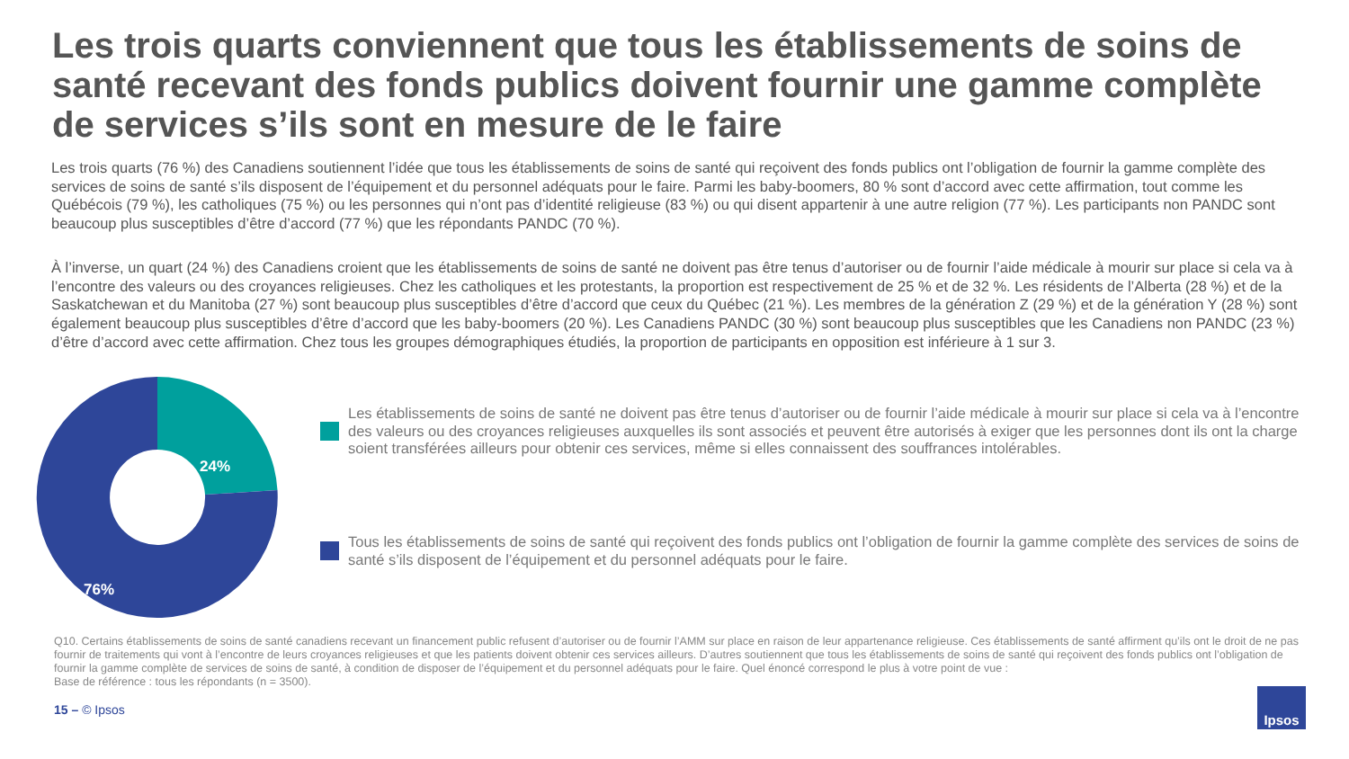Les trois quarts conviennent que tous les établissements de soins de santé recevant des fonds publics doivent fournir une gamme complète de services s’ils sont en mesure de le faire
Les trois quarts (76 %) des Canadiens soutiennent l’idée que tous les établissements de soins de santé qui reçoivent des fonds publics ont l’obligation de fournir la gamme complète des services de soins de santé s’ils disposent de l’équipement et du personnel adéquats pour le faire. Parmi les baby-boomers, 80 % sont d’accord avec cette affirmation, tout comme les Québécois (79 %), les catholiques (75 %) ou les personnes qui n’ont pas d’identité religieuse (83 %) ou qui disent appartenir à une autre religion (77 %). Les participants non PANDC sont beaucoup plus susceptibles d’être d’accord (77 %) que les répondants PANDC (70 %).
À l’inverse, un quart (24 %) des Canadiens croient que les établissements de soins de santé ne doivent pas être tenus d’autoriser ou de fournir l’aide médicale à mourir sur place si cela va à l’encontre des valeurs ou des croyances religieuses. Chez les catholiques et les protestants, la proportion est respectivement de 25 % et de 32 %. Les résidents de l’Alberta (28 %) et de la Saskatchewan et du Manitoba (27 %) sont beaucoup plus susceptibles d’être d’accord que ceux du Québec (21 %). Les membres de la génération Z (29 %) et de la génération Y (28 %) sont également beaucoup plus susceptibles d’être d’accord que les baby-boomers (20 %). Les Canadiens PANDC (30 %) sont beaucoup plus susceptibles que les Canadiens non PANDC (23 %) d’être d’accord avec cette affirmation. Chez tous les groupes démographiques étudiés, la proportion de participants en opposition est inférieure à 1 sur 3.
24%
76%
Les établissements de soins de santé ne doivent pas être tenus d’autoriser ou de fournir l’aide médicale à mourir sur place si cela va à l’encontre des valeurs ou des croyances religieuses auxquelles ils sont associés et peuvent être autorisés à exiger que les personnes dont ils ont la charge soient transférées ailleurs pour obtenir ces services, même si elles connaissent des souffrances intolérables.
Tous les établissements de soins de santé qui reçoivent des fonds publics ont l’obligation de fournir la gamme complète des services de soins de santé s’ils disposent de l’équipement et du personnel adéquats pour le faire.
Q10. Certains établissements de soins de santé canadiens recevant un financement public refusent d’autoriser ou de fournir l’AMM sur place en raison de leur appartenance religieuse. Ces établissements de santé affirment qu’ils ont le droit de ne pas fournir de traitements qui vont à l’encontre de leurs croyances religieuses et que les patients doivent obtenir ces services ailleurs. D’autres soutiennent que tous les établissements de soins de santé qui reçoivent des fonds publics ont l’obligation de fournir la gamme complète de services de soins de santé, à condition de disposer de l’équipement et du personnel adéquats pour le faire. Quel énoncé correspond le plus à votre point de vue :
Base de référence : tous les répondants (n = 3500).
15 – © Ipsos
Ipsos